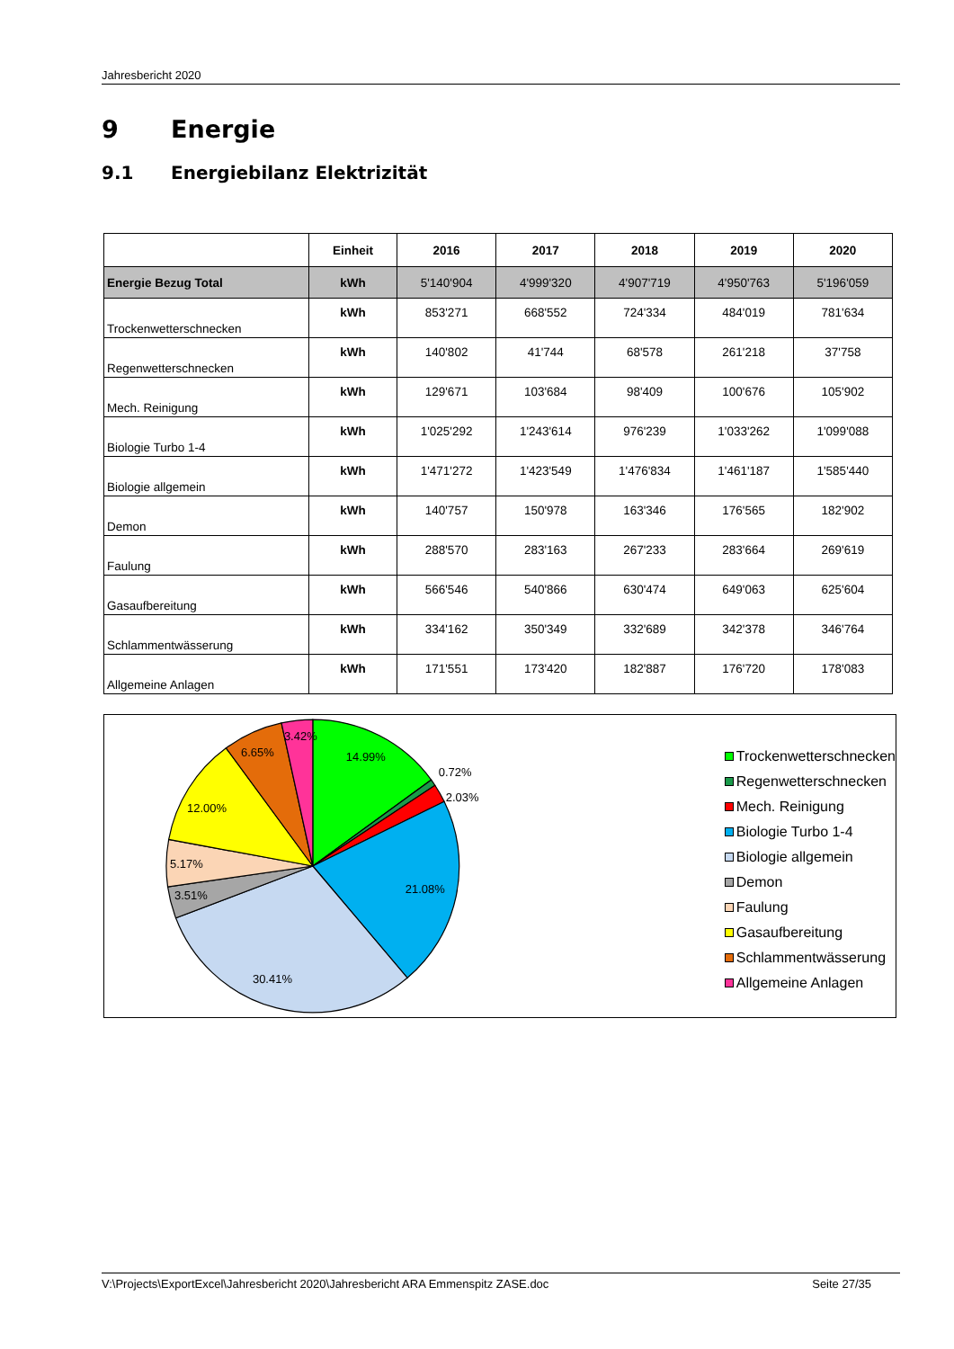Jahresbericht 2020
9 Energie
9.1 Energiebilanz Elektrizität
| | Einheit | 2016 | 2017 | 2018 | 2019 | 2020 |
| --- | --- | --- | --- | --- | --- | --- |
| Energie Bezug Total | kWh | 5'140'904 | 4'999'320 | 4'907'719 | 4'950'763 | 5'196'059 |
| Trockenwetterschnecken | kWh | 853'271 | 668'552 | 724'334 | 484'019 | 781'634 |
| Regenwetterschnecken | kWh | 140'802 | 41'744 | 68'578 | 261'218 | 37'758 |
| Mech. Reinigung | kWh | 129'671 | 103'684 | 98'409 | 100'676 | 105'902 |
| Biologie Turbo 1-4 | kWh | 1'025'292 | 1'243'614 | 976'239 | 1'033'262 | 1'099'088 |
| Biologie allgemein | kWh | 1'471'272 | 1'423'549 | 1'476'834 | 1'461'187 | 1'585'440 |
| Demon | kWh | 140'757 | 150'978 | 163'346 | 176'565 | 182'902 |
| Faulung | kWh | 288'570 | 283'163 | 267'233 | 283'664 | 269'619 |
| Gasaufbereitung | kWh | 566'546 | 540'866 | 630'474 | 649'063 | 625'604 |
| Schlammentwässerung | kWh | 334'162 | 350'349 | 332'689 | 342'378 | 346'764 |
| Allgemeine Anlagen | kWh | 171'551 | 173'420 | 182'887 | 176'720 | 178'083 |
14.99%
0.72%
2.03%
21.08%
30.41%
3.51%
5.17%
12.00%
6.65%
3.42%
Trockenwetterschnecken
Regenwetterschnecken
Mech. Reinigung
Biologie Turbo 1-4
Biologie allgemein
Demon
Faulung
Gasaufbereitung
Schlammentwässerung
Allgemeine Anlagen
V:\Projects\ExportExcel\Jahresbericht 2020\Jahresbericht ARA Emmenspitz ZASE.doc Seite 27/35